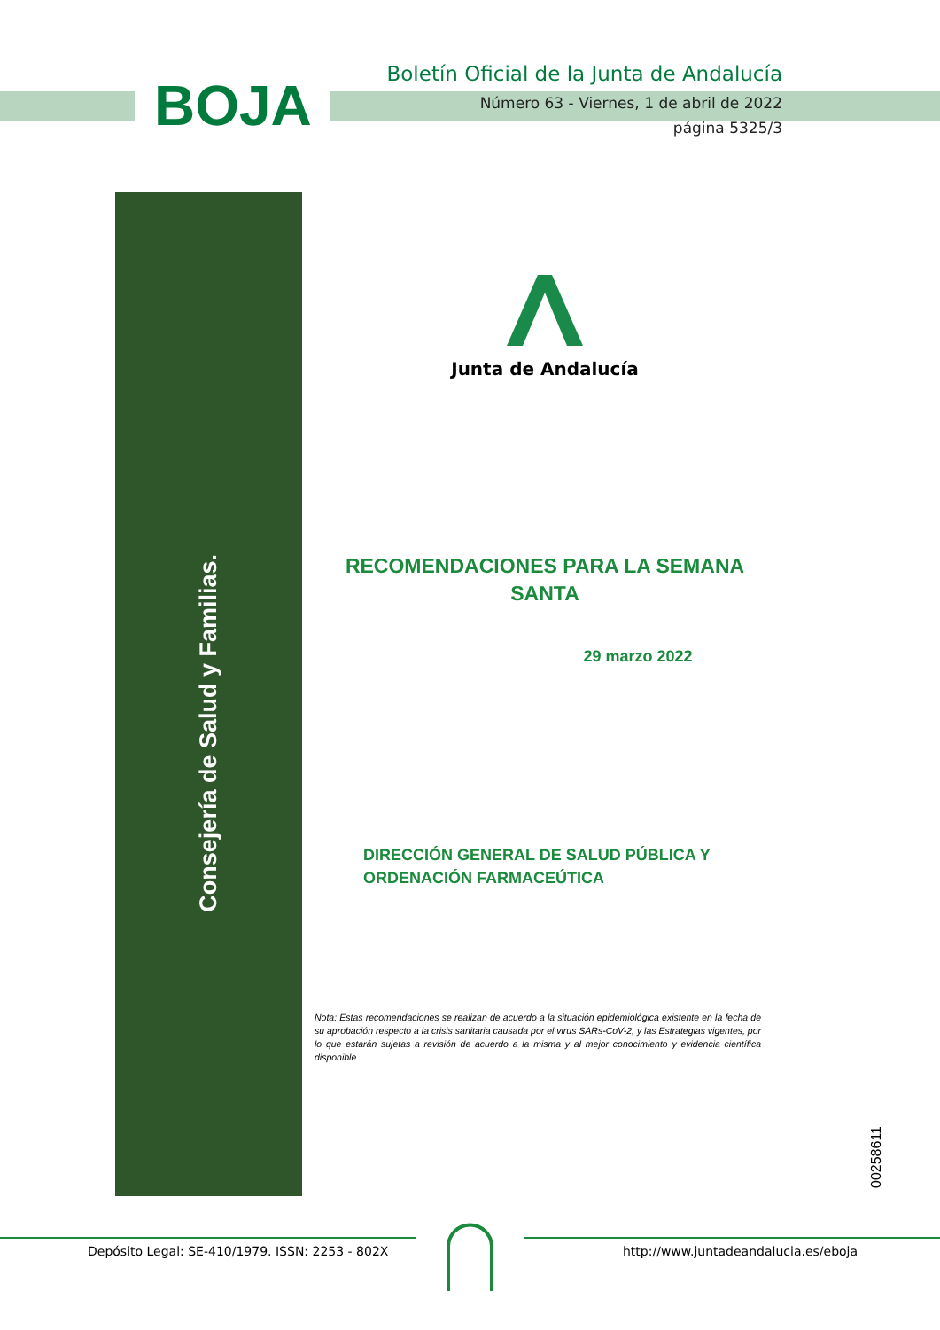BOJA
Boletín Oficial de la Junta de Andalucía
Número 63 - Viernes, 1 de abril de 2022
página 5325/3
Consejería de Salud y Familias.
Junta de Andalucía
RECOMENDACIONES PARA LA SEMANA
SANTA
29 marzo 2022
DIRECCIÓN GENERAL DE SALUD PÚBLICA Y
ORDENACIÓN FARMACEÚTICA
Nota: Estas recomendaciones se realizan de acuerdo a la situación epidemiológica existente en la fecha de su aprobación respecto a la crisis sanitaria causada por el virus SARs-CoV-2, y las Estrategias vigentes, por lo que estarán sujetas a revisión de acuerdo a la misma y al mejor conocimiento y evidencia científica disponible.
00258611
Depósito Legal: SE-410/1979. ISSN: 2253 - 802X
http://www.juntadeandalucia.es/eboja